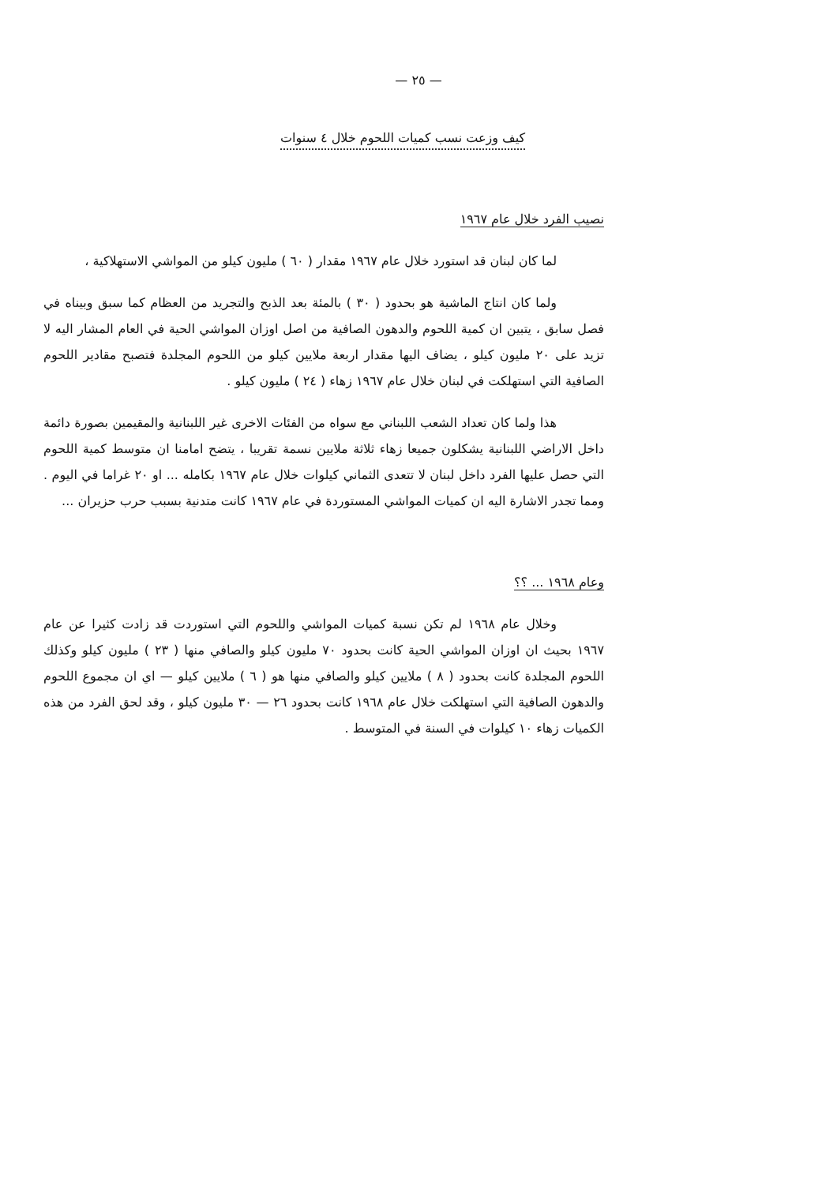— ٢٥ —
كيف وزعت نسب كميات اللحوم خلال ٤ سنوات
نصيب الفرد خلال عام ١٩٦٧
لما كان لبنان قد استورد خلال عام ١٩٦٧ مقدار ( ٦٠ ) مليون كيلو من المواشي الاستهلاكية ،
ولما كان انتاج الماشية هو بحدود ( ٣٠ ) بالمئة بعد الذبح والتجريد من العظام كما سبق وبيناه في فصل سابق ، يتبين ان كمية اللحوم والدهون الصافية من اصل اوزان المواشي الحية في العام المشار اليه لا تزيد على ٢٠ مليون كيلو ، يضاف اليها مقدار اربعة ملايين كيلو من اللحوم المجلدة فتصبح مقادير اللحوم الصافية التي استهلكت في لبنان خلال عام ١٩٦٧ زهاء ( ٢٤ ) مليون كيلو .
هذا ولما كان تعداد الشعب اللبناني مع سواه من الفئات الاخرى غير اللبنانية والمقيمين بصورة دائمة داخل الاراضي اللبنانية يشكلون جميعا زهاء ثلاثة ملايين نسمة تقريبا ، يتضح امامنا ان متوسط كمية اللحوم التي حصل عليها الفرد داخل لبنان لا تتعدى الثماني كيلوات خلال عام ١٩٦٧ بكامله ... او ٢٠ غراما في اليوم . ومما تجدر الاشارة اليه ان كميات المواشي المستوردة في عام ١٩٦٧ كانت متدنية بسبب حرب حزيران ...
وعام ١٩٦٨ ... ؟؟
وخلال عام ١٩٦٨ لم تكن نسبة كميات المواشي واللحوم التي استوردت قد زادت كثيرا عن عام ١٩٦٧ بحيث ان اوزان المواشي الحية كانت بحدود ٧٠ مليون كيلو والصافي منها ( ٢٣ ) مليون كيلو وكذلك اللحوم المجلدة كانت بحدود ( ٨ ) ملايين كيلو والصافي منها هو ( ٦ ) ملايين كيلو — اي ان مجموع اللحوم والدهون الصافية التي استهلكت خلال عام ١٩٦٨ كانت بحدود ٢٦ — ٣٠ مليون كيلو ، وقد لحق الفرد من هذه الكميات زهاء ١٠ كيلوات في السنة في المتوسط .